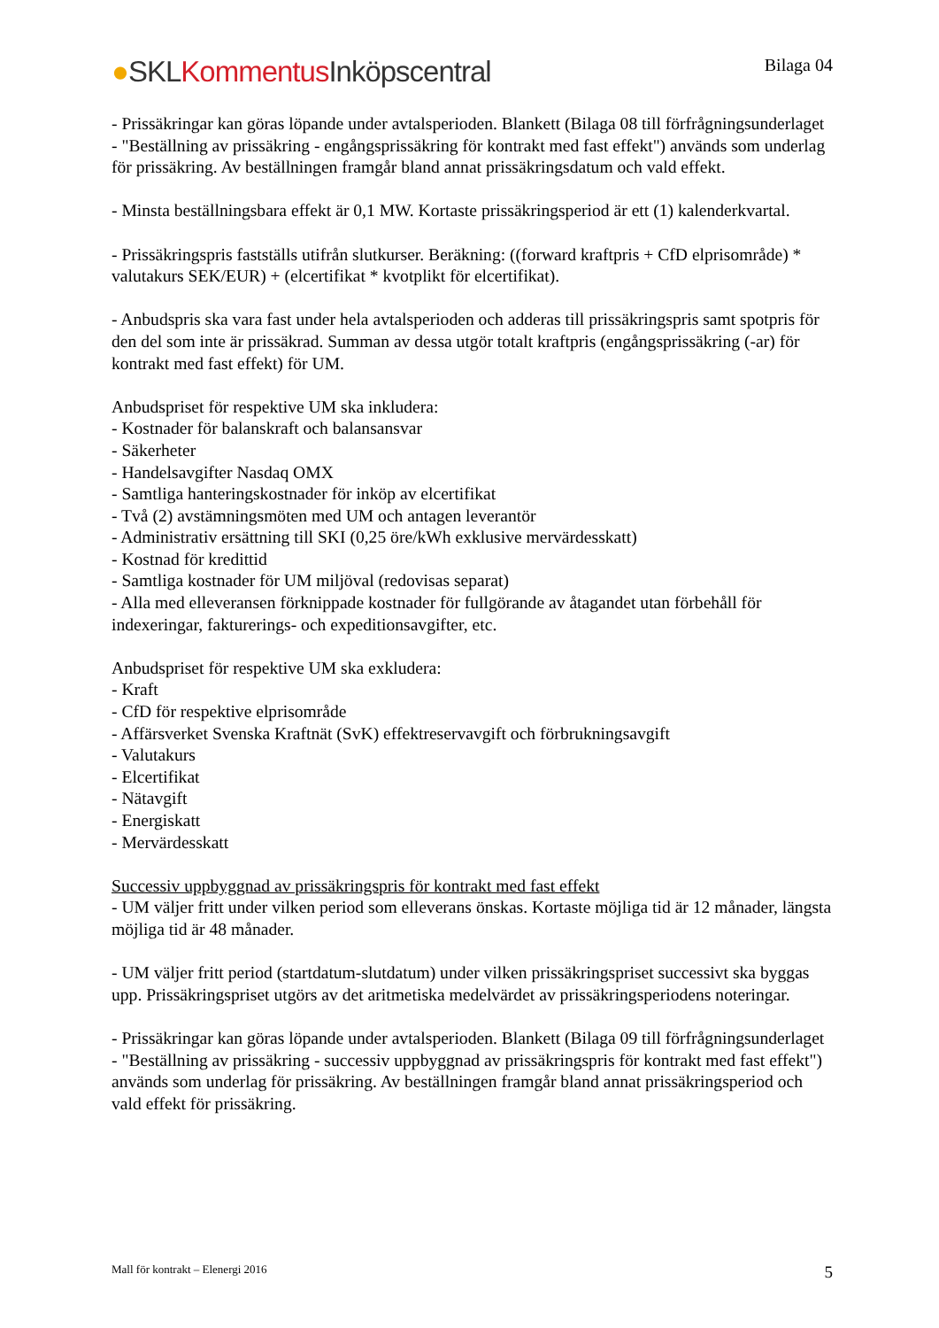●SKL Kommentus Inköpscentral
Bilaga 04
- Prissäkringar kan göras löpande under avtalsperioden. Blankett (Bilaga 08 till förfrågningsunderlaget - "Beställning av prissäkring - engångsprissäkring för kontrakt med fast effekt") används som underlag för prissäkring. Av beställningen framgår bland annat prissäkringsdatum och vald effekt.
- Minsta beställningsbara effekt är 0,1 MW. Kortaste prissäkringsperiod är ett (1) kalenderkvartal.
- Prissäkringspris fastställs utifrån slutkurser. Beräkning: ((forward kraftpris + CfD elprisområde) * valutakurs SEK/EUR) + (elcertifikat * kvotplikt för elcertifikat).
- Anbudspris ska vara fast under hela avtalsperioden och adderas till prissäkringspris samt spotpris för den del som inte är prissäkrad. Summan av dessa utgör totalt kraftpris (engångsprissäkring (-ar) för kontrakt med fast effekt) för UM.
Anbudspriset för respektive UM ska inkludera:
- Kostnader för balanskraft och balansansvar
- Säkerheter
- Handelsavgifter Nasdaq OMX
- Samtliga hanteringskostnader för inköp av elcertifikat
- Två (2) avstämningsmöten med UM och antagen leverantör
- Administrativ ersättning till SKI (0,25 öre/kWh exklusive mervärdesskatt)
- Kostnad för kredittid
- Samtliga kostnader för UM miljöval (redovisas separat)
- Alla med elleveransen förknippade kostnader för fullgörande av åtagandet utan förbehåll för indexeringar, fakturerings- och expeditionsavgifter, etc.
Anbudspriset för respektive UM ska exkludera:
- Kraft
- CfD för respektive elprisområde
- Affärsverket Svenska Kraftnät (SvK) effektreservavgift och förbrukningsavgift
- Valutakurs
- Elcertifikat
- Nätavgift
- Energiskatt
- Mervärdesskatt
Successiv uppbyggnad av prissäkringspris för kontrakt med fast effekt
- UM väljer fritt under vilken period som elleverans önskas. Kortaste möjliga tid är 12 månader, längsta möjliga tid är 48 månader.
- UM väljer fritt period (startdatum-slutdatum) under vilken prissäkringspriset successivt ska byggas upp. Prissäkringspriset utgörs av det aritmetiska medelvärdet av prissäkringsperiodens noteringar.
- Prissäkringar kan göras löpande under avtalsperioden. Blankett (Bilaga 09 till förfrågningsunderlaget - "Beställning av prissäkring - successiv uppbyggnad av prissäkringspris för kontrakt med fast effekt") används som underlag för prissäkring. Av beställningen framgår bland annat prissäkringsperiod och vald effekt för prissäkring.
Mall för kontrakt – Elenergi 2016 5